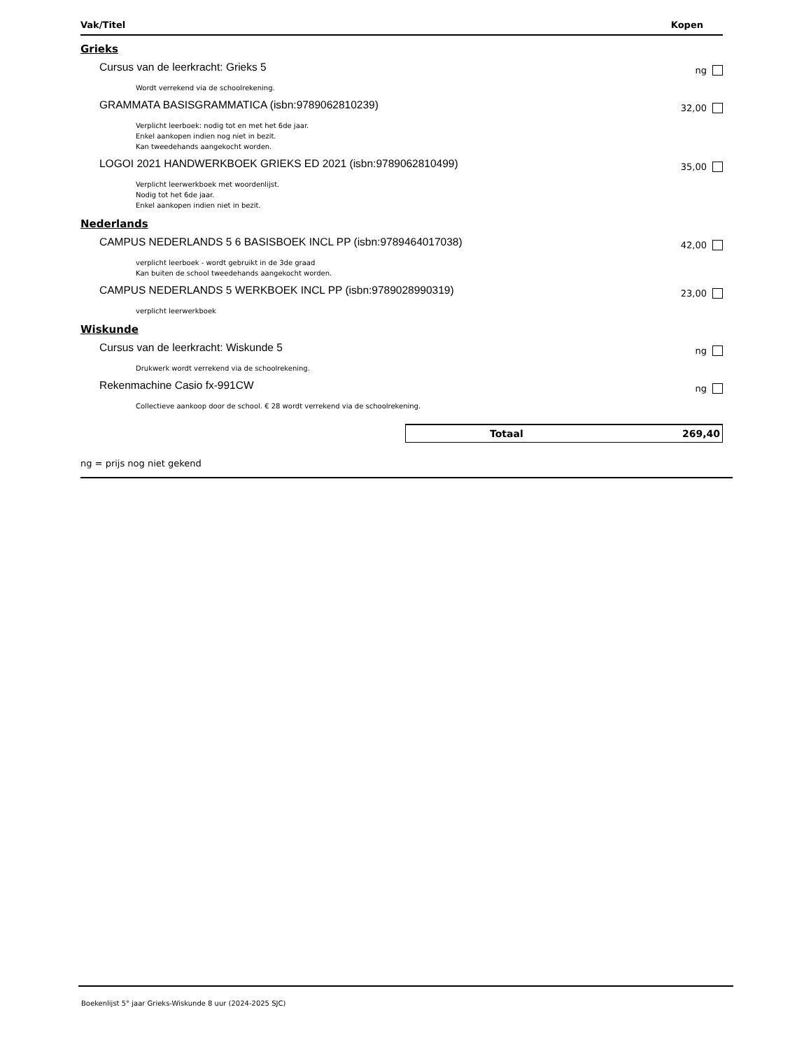Vak/Titel Kopen
Grieks
Cursus van de leerkracht: Grieks 5 ng
Wordt verrekend via de schoolrekening.
GRAMMATA BASISGRAMMATICA (isbn:9789062810239) 32,00
Verplicht leerboek: nodig tot en met het 6de jaar.
Enkel aankopen indien nog niet in bezit.
Kan tweedehands aangekocht worden.
LOGOI 2021 HANDWERKBOEK GRIEKS ED 2021 (isbn:9789062810499) 35,00
Verplicht leerwerkboek met woordenlijst.
Nodig tot het 6de jaar.
Enkel aankopen indien niet in bezit.
Nederlands
CAMPUS NEDERLANDS 5 6 BASISBOEK INCL PP (isbn:9789464017038) 42,00
verplicht leerboek - wordt gebruikt in de 3de graad
Kan buiten de school tweedehands aangekocht worden.
CAMPUS NEDERLANDS 5 WERKBOEK INCL PP (isbn:9789028990319) 23,00
verplicht leerwerkboek
Wiskunde
Cursus van de leerkracht: Wiskunde 5 ng
Drukwerk wordt verrekend via de schoolrekening.
Rekenmachine Casio fx-991CW ng
Collectieve aankoop door de school. € 28 wordt verrekend via de schoolrekening.
Totaal 269,40
ng = prijs nog niet gekend
Boekenlijst 5° jaar Grieks-Wiskunde 8 uur (2024-2025 SJC)